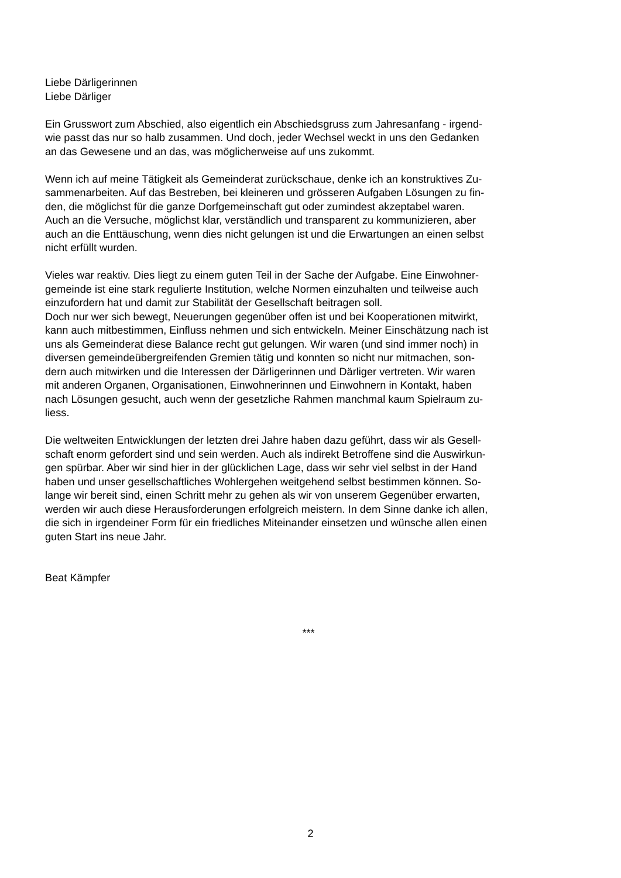Liebe Därligerinnen
Liebe Därliger
Ein Grusswort zum Abschied, also eigentlich ein Abschiedsgruss zum Jahresanfang - irgend-
wie passt das nur so halb zusammen. Und doch, jeder Wechsel weckt in uns den Gedanken
an das Gewesene und an das, was möglicherweise auf uns zukommt.
Wenn ich auf meine Tätigkeit als Gemeinderat zurückschaue, denke ich an konstruktives Zu-
sammenarbeiten. Auf das Bestreben, bei kleineren und grösseren Aufgaben Lösungen zu fin-
den, die möglichst für die ganze Dorfgemeinschaft gut oder zumindest akzeptabel waren.
Auch an die Versuche, möglichst klar, verständlich und transparent zu kommunizieren, aber
auch an die Enttäuschung, wenn dies nicht gelungen ist und die Erwartungen an einen selbst
nicht erfüllt wurden.
Vieles war reaktiv. Dies liegt zu einem guten Teil in der Sache der Aufgabe. Eine Einwohner-
gemeinde ist eine stark regulierte Institution, welche Normen einzuhalten und teilweise auch
einzufordern hat und damit zur Stabilität der Gesellschaft beitragen soll.
Doch nur wer sich bewegt, Neuerungen gegenüber offen ist und bei Kooperationen mitwirkt,
kann auch mitbestimmen, Einfluss nehmen und sich entwickeln. Meiner Einschätzung nach ist
uns als Gemeinderat diese Balance recht gut gelungen. Wir waren (und sind immer noch) in
diversen gemeindeübergreifenden Gremien tätig und konnten so nicht nur mitmachen, son-
dern auch mitwirken und die Interessen der Därligerinnen und Därliger vertreten. Wir waren
mit anderen Organen, Organisationen, Einwohnerinnen und Einwohnern in Kontakt, haben
nach Lösungen gesucht, auch wenn der gesetzliche Rahmen manchmal kaum Spielraum zu-
liess.
Die weltweiten Entwicklungen der letzten drei Jahre haben dazu geführt, dass wir als Gesell-
schaft enorm gefordert sind und sein werden. Auch als indirekt Betroffene sind die Auswirkun-
gen spürbar. Aber wir sind hier in der glücklichen Lage, dass wir sehr viel selbst in der Hand
haben und unser gesellschaftliches Wohlergehen weitgehend selbst bestimmen können. So-
lange wir bereit sind, einen Schritt mehr zu gehen als wir von unserem Gegenüber erwarten,
werden wir auch diese Herausforderungen erfolgreich meistern. In dem Sinne danke ich allen,
die sich in irgendeiner Form für ein friedliches Miteinander einsetzen und wünsche allen einen
guten Start ins neue Jahr.
Beat Kämpfer
***
2